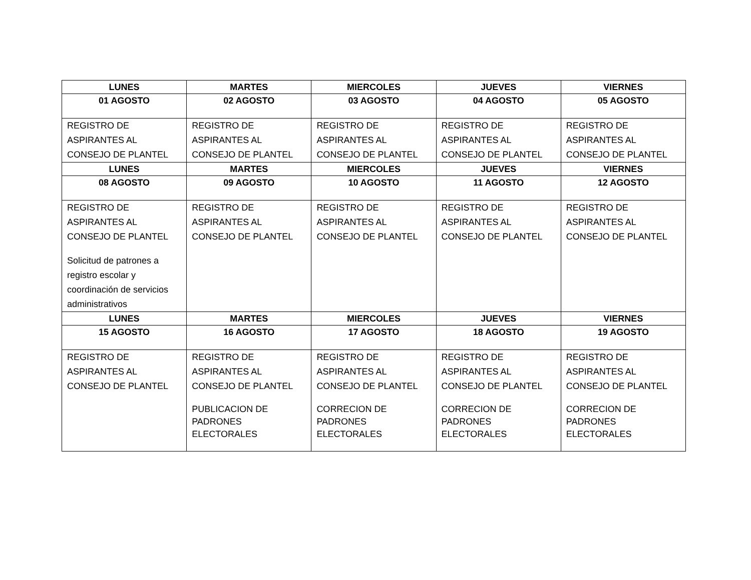| LUNES | MARTES | MIERCOLES | JUEVES | VIERNES |
| --- | --- | --- | --- | --- |
| 01 AGOSTO | 02 AGOSTO | 03 AGOSTO | 04 AGOSTO | 05 AGOSTO |
| REGISTRO DE ASPIRANTES AL CONSEJO DE PLANTEL | REGISTRO DE ASPIRANTES AL CONSEJO DE PLANTEL | REGISTRO DE ASPIRANTES AL CONSEJO DE PLANTEL | REGISTRO DE ASPIRANTES AL CONSEJO DE PLANTEL | REGISTRO DE ASPIRANTES AL CONSEJO DE PLANTEL |
| LUNES | MARTES | MIERCOLES | JUEVES | VIERNES |
| 08 AGOSTO | 09 AGOSTO | 10 AGOSTO | 11 AGOSTO | 12 AGOSTO |
| REGISTRO DE ASPIRANTES AL CONSEJO DE PLANTEL Solicitud de patrones a registro escolar y coordinación de servicios administrativos | REGISTRO DE ASPIRANTES AL CONSEJO DE PLANTEL | REGISTRO DE ASPIRANTES AL CONSEJO DE PLANTEL | REGISTRO DE ASPIRANTES AL CONSEJO DE PLANTEL | REGISTRO DE ASPIRANTES AL CONSEJO DE PLANTEL |
| LUNES | MARTES | MIERCOLES | JUEVES | VIERNES |
| 15 AGOSTO | 16 AGOSTO | 17 AGOSTO | 18 AGOSTO | 19 AGOSTO |
| REGISTRO DE ASPIRANTES AL CONSEJO DE PLANTEL | REGISTRO DE ASPIRANTES AL CONSEJO DE PLANTEL PUBLICACION DE PADRONES ELECTORALES | REGISTRO DE ASPIRANTES AL CONSEJO DE PLANTEL CORRECION DE PADRONES ELECTORALES | REGISTRO DE ASPIRANTES AL CONSEJO DE PLANTEL CORRECION DE PADRONES ELECTORALES | REGISTRO DE ASPIRANTES AL CONSEJO DE PLANTEL CORRECION DE PADRONES ELECTORALES |